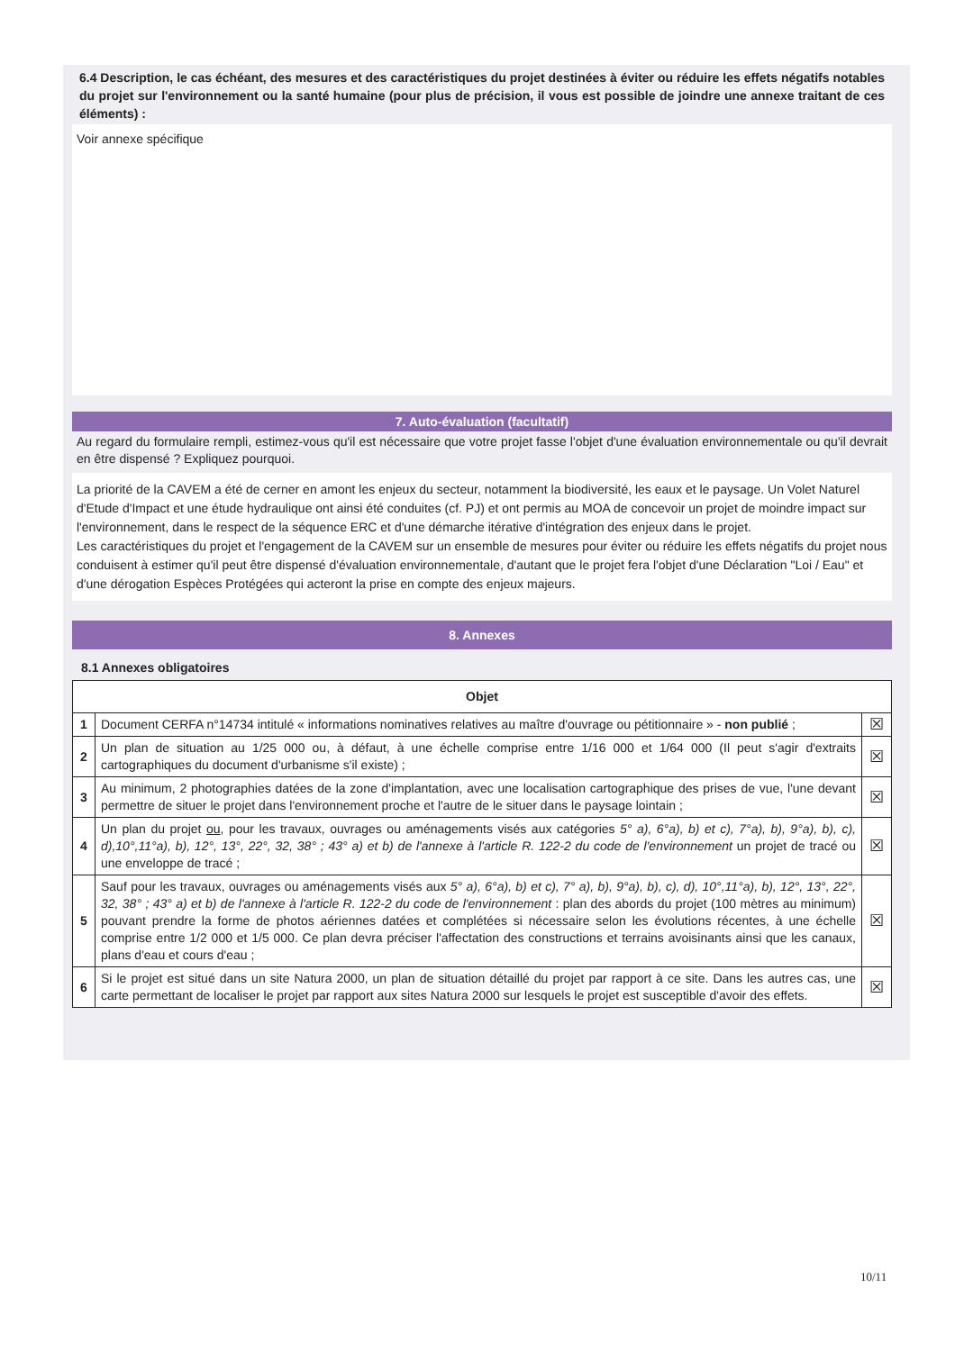6.4 Description, le cas échéant, des mesures et des caractéristiques du projet destinées à éviter ou réduire les effets négatifs notables du projet sur l'environnement ou la santé humaine (pour plus de précision, il vous est possible de joindre une annexe traitant de ces éléments) :
Voir annexe spécifique
7. Auto-évaluation (facultatif)
Au regard du formulaire rempli, estimez-vous qu'il est nécessaire que votre projet fasse l'objet d'une évaluation environnementale ou qu'il devrait en être dispensé ? Expliquez pourquoi.
La priorité de la CAVEM a été de cerner en amont les enjeux du secteur, notamment la biodiversité, les eaux et le paysage. Un Volet Naturel d'Etude d'Impact et une étude hydraulique ont ainsi été conduites (cf. PJ) et ont permis au MOA de concevoir un projet de moindre impact sur l'environnement, dans le respect de la séquence ERC et d'une démarche itérative d'intégration des enjeux dans le projet.
Les caractéristiques du projet et l'engagement de la CAVEM sur un ensemble de mesures pour éviter ou réduire les effets négatifs du projet nous conduisent à estimer qu'il peut être dispensé d'évaluation environnementale, d'autant que le projet fera l'objet d'une Déclaration "Loi / Eau" et d'une dérogation Espèces Protégées qui acteront la prise en compte des enjeux majeurs.
8. Annexes
8.1 Annexes obligatoires
| Objet | | |
| --- | --- | --- |
| 1 | Document CERFA n°14734 intitulé « informations nominatives relatives au maître d'ouvrage ou pétitionnaire » - non publié ; | ☒ |
| 2 | Un plan de situation au 1/25 000 ou, à défaut, à une échelle comprise entre 1/16 000 et 1/64 000 (Il peut s'agir d'extraits cartographiques du document d'urbanisme s'il existe) ; | ☒ |
| 3 | Au minimum, 2 photographies datées de la zone d'implantation, avec une localisation cartographique des prises de vue, l'une devant permettre de situer le projet dans l'environnement proche et l'autre de le situer dans le paysage lointain ; | ☒ |
| 4 | Un plan du projet ou , pour les travaux, ouvrages ou aménagements visés aux catégories 5° a), 6°a), b) et c), 7°a), b), 9°a), b), c), d),10°,11°a), b), 12°, 13°, 22°, 32, 38° ; 43° a) et b) de l'annexe à l'article R. 122-2 du code de l'environnement un projet de tracé ou une enveloppe de tracé ; | ☒ |
| 5 | Sauf pour les travaux, ouvrages ou aménagements visés aux 5° a), 6°a), b) et c), 7° a), b), 9°a), b), c), d), 10°,11°a), b), 12°, 13°, 22°, 32, 38° ; 43° a) et b) de l'annexe à l'article R. 122-2 du code de l'environnement : plan des abords du projet (100 mètres au minimum) pouvant prendre la forme de photos aériennes datées et complétées si nécessaire selon les évolutions récentes, à une échelle comprise entre 1/2 000 et 1/5 000. Ce plan devra préciser l'affectation des constructions et terrains avoisinants ainsi que les canaux, plans d'eau et cours d'eau ; | ☒ |
| 6 | Si le projet est situé dans un site Natura 2000, un plan de situation détaillé du projet par rapport à ce site. Dans les autres cas, une carte permettant de localiser le projet par rapport aux sites Natura 2000 sur lesquels le projet est susceptible d'avoir des effets. | ☒ |
10/11